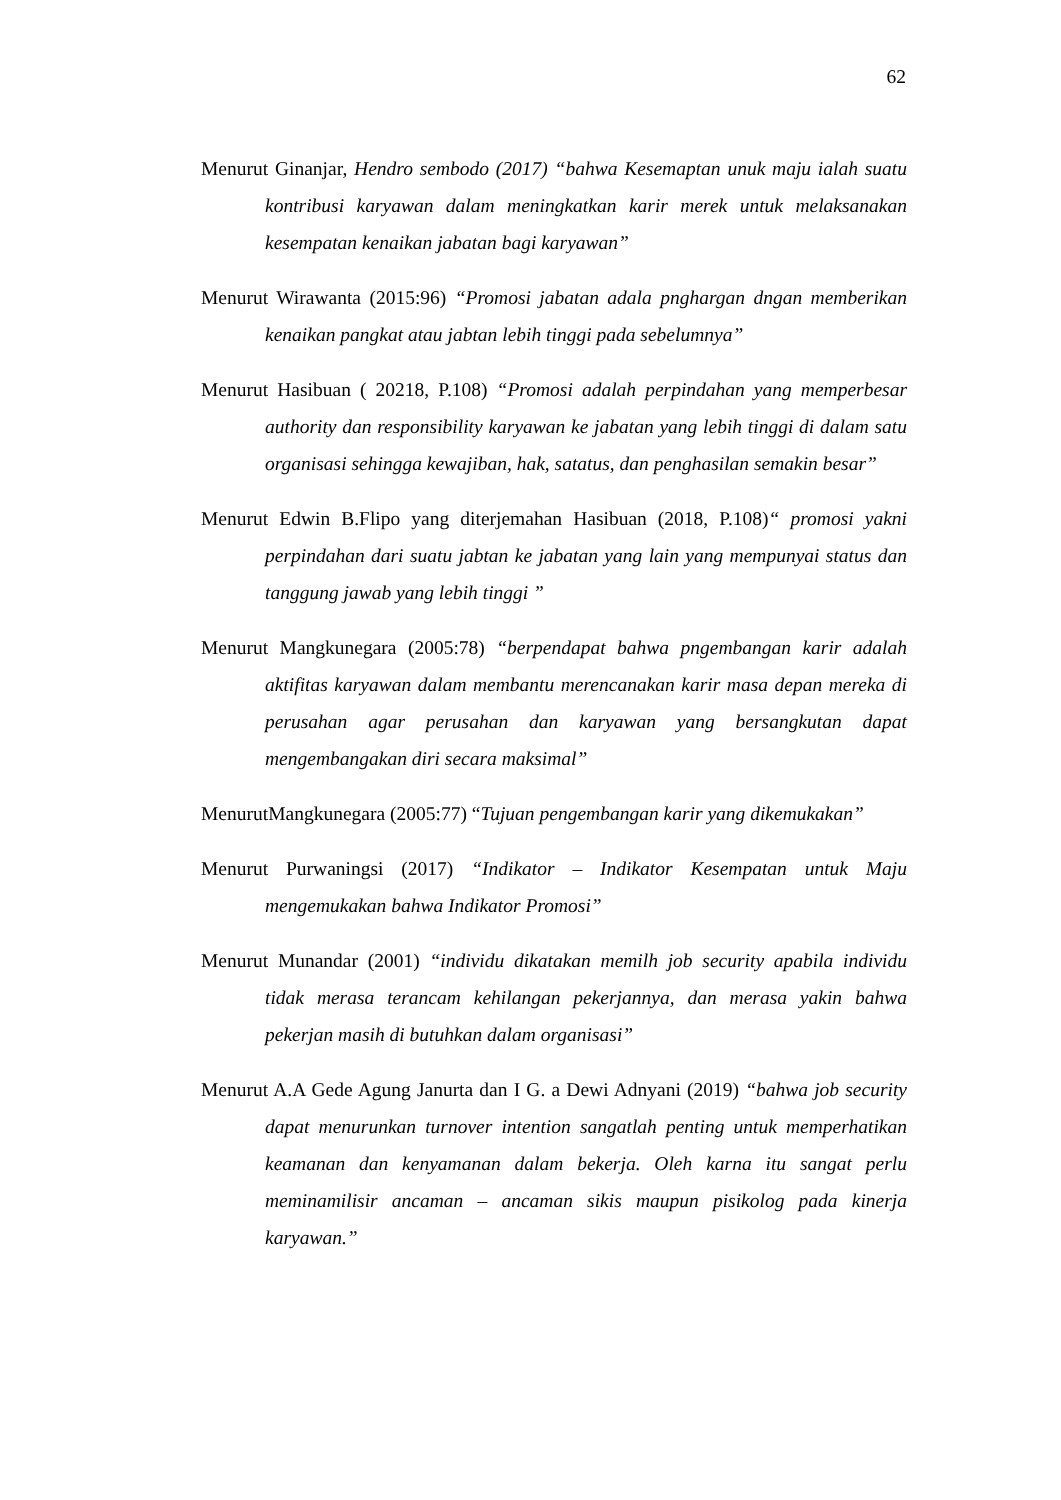62
Menurut Ginanjar, Hendro sembodo (2017) “bahwa Kesemaptan unuk maju ialah suatu kontribusi karyawan dalam meningkatkan karir merek untuk melaksanakan kesempatan kenaikan jabatan bagi karyawan”
Menurut Wirawanta (2015:96) “Promosi jabatan adala pnghargan dngan memberikan kenaikan pangkat atau jabtan lebih tinggi pada sebelumnya”
Menurut Hasibuan ( 20218, P.108) “Promosi adalah perpindahan yang memperbesar authority dan responsibility karyawan ke jabatan yang lebih tinggi di dalam satu organisasi sehingga kewajiban, hak, satatus, dan penghasilan semakin besar”
Menurut Edwin B.Flipo yang diterjemahan Hasibuan (2018, P.108)“ promosi yakni perpindahan dari suatu jabtan ke jabatan yang lain yang mempunyai status dan tanggung jawab yang lebih tinggi ”
Menurut Mangkunegara (2005:78) “berpendapat bahwa pngembangan karir adalah aktifitas karyawan dalam membantu merencanakan karir masa depan mereka di perusahan agar perusahan dan karyawan yang bersangkutan dapat mengembangakan diri secara maksimal”
MenurutMangkunegara (2005:77) “Tujuan pengembangan karir yang dikemukakan”
Menurut Purwaningsi (2017) “Indikator – Indikator Kesempatan untuk Maju mengemukakan bahwa Indikator Promosi”
Menurut Munandar (2001) “individu dikatakan memilh job security apabila individu tidak merasa terancam kehilangan pekerjannya, dan merasa yakin bahwa pekerjan masih di butuhkan dalam organisasi”
Menurut A.A Gede Agung Janurta dan I G. a Dewi Adnyani (2019) “bahwa job security dapat menurunkan turnover intention sangatlah penting untuk memperhatikan keamanan dan kenyamanan dalam bekerja. Oleh karna itu sangat perlu meminamilisir ancaman – ancaman sikis maupun pisikolog pada kinerja karyawan.”